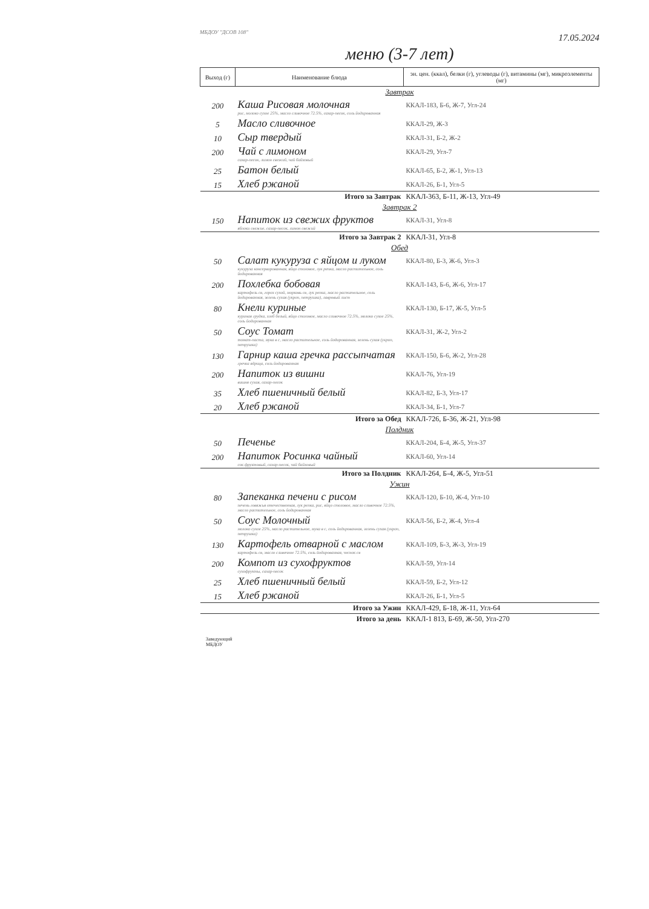МБДОУ "ДСОВ 108" 17.05.2024
меню (3-7 лет)
| Выход (г) | Наименование блюда | эн. цен. (ккал), белки (г), углеводы (г), витамины (мг), микроэлементы (мг) |
| --- | --- | --- |
| Завтрак | | |
| 200 | Каша Рисовая молочная рис, молоко сухое 25%, масло сливочное 72.5%, сахар-песок, соль йодированная | ККАЛ-183, Б-6, Ж-7, Угл-24 |
| 5 | Масло сливочное | ККАЛ-29, Ж-3 |
| 10 | Сыр твердый | ККАЛ-31, Б-2, Ж-2 |
| 200 | Чай с лимоном сахар-песок, лимон свежий, чай байховый | ККАЛ-29, Угл-7 |
| 25 | Батон белый | ККАЛ-65, Б-2, Ж-1, Угл-13 |
| 15 | Хлеб ржаной | ККАЛ-26, Б-1, Угл-5 |
| Итого за Завтрак | | ККАЛ-363, Б-11, Ж-13, Угл-49 |
| Завтрак 2 | | |
| 150 | Напиток из свежих фруктов яблоки свежие, сахар-песок, лимон свежий | ККАЛ-31, Угл-8 |
| Итого за Завтрак 2 | | ККАЛ-31, Угл-8 |
| Обед | | |
| 50 | Салат кукуруза с яйцом и луком кукуруза консервированная, яйцо столовое, лук репка, масло растительное, соль йодированная | ККАЛ-80, Б-3, Ж-6, Угл-3 |
| 200 | Похлебка бобовая картофель св, горох сухой, морковь св, лук репка, масло растительное, соль йодированная, зелень сухая (укроп, петрушка), лавровый лист | ККАЛ-143, Б-6, Ж-6, Угл-17 |
| 80 | Кнели куриные куриная грудка, хлеб белый, яйцо столовое, масло сливочное 72.5%, молоко сухое 25%, соль йодированная | ККАЛ-130, Б-17, Ж-5, Угл-5 |
| 50 | Соус Томат томат-паста, мука в с, масло растительное, соль йодированная, зелень сухая (укроп, петрушка) | ККАЛ-31, Ж-2, Угл-2 |
| 130 | Гарнир каша гречка рассыпчатая гречка ядрица, соль йодированная | ККАЛ-150, Б-6, Ж-2, Угл-28 |
| 200 | Напиток из вишни вишня сухая, сахар-песок | ККАЛ-76, Угл-19 |
| 35 | Хлеб пшеничный белый | ККАЛ-82, Б-3, Угл-17 |
| 20 | Хлеб ржаной | ККАЛ-34, Б-1, Угл-7 |
| Итого за Обед | | ККАЛ-726, Б-36, Ж-21, Угл-98 |
| Полдник | | |
| 50 | Печенье | ККАЛ-204, Б-4, Ж-5, Угл-37 |
| 200 | Напиток Росинка чайный сок фруктовый, сахар-песок, чай байховый | ККАЛ-60, Угл-14 |
| Итого за Полдник | | ККАЛ-264, Б-4, Ж-5, Угл-51 |
| Ужин | | |
| 80 | Запеканка печени с рисом печень говяжья отечественная, лук репка, рис, яйцо столовое, масло сливочное 72.5%, масло растительное, соль йодированная | ККАЛ-120, Б-10, Ж-4, Угл-10 |
| 50 | Соус Молочный молоко сухое 25%, масло растительное, мука в с, соль йодированная, зелень сухая (укроп, петрушка) | ККАЛ-56, Б-2, Ж-4, Угл-4 |
| 130 | Картофель отварной с маслом картофель св, масло сливочное 72.5%, соль йодированная, чеснок св | ККАЛ-109, Б-3, Ж-3, Угл-19 |
| 200 | Компот из сухофруктов сухофрукты, сахар-песок | ККАЛ-59, Угл-14 |
| 25 | Хлеб пшеничный белый | ККАЛ-59, Б-2, Угл-12 |
| 15 | Хлеб ржаной | ККАЛ-26, Б-1, Угл-5 |
| Итого за Ужин | | ККАЛ-429, Б-18, Ж-11, Угл-64 |
| Итого за день | | ККАЛ-1 813, Б-69, Ж-50, Угл-270 |
Заведующий
МБДОУ